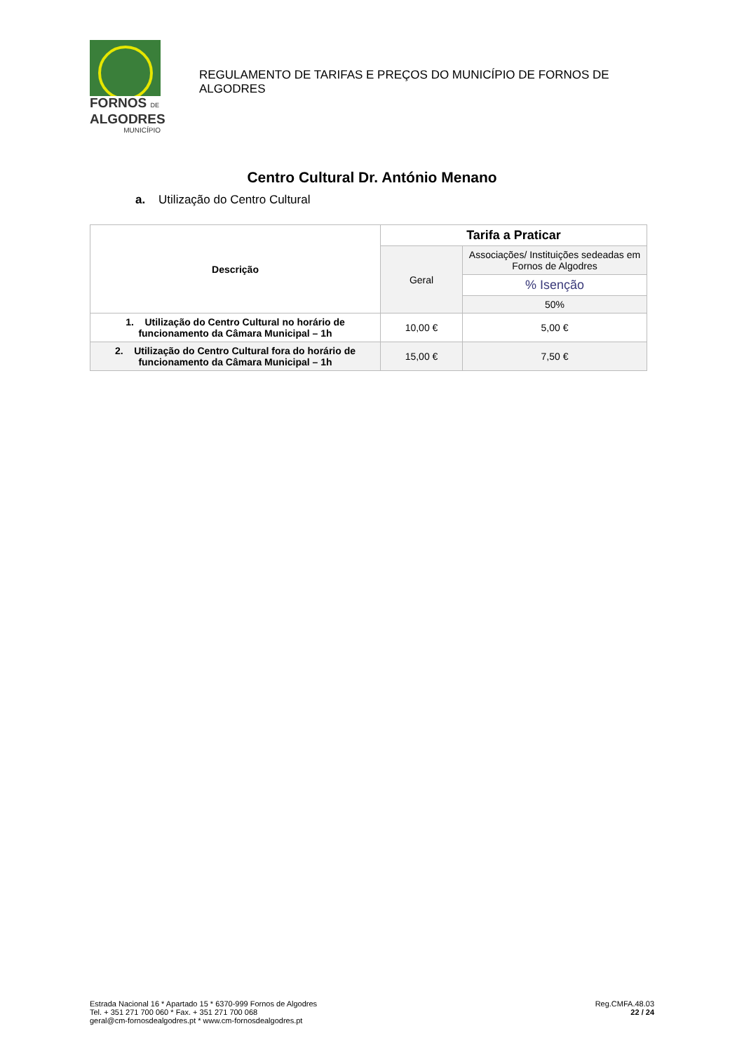FORNOS DE
ALGODRES
MUNICÍPIO
REGULAMENTO DE TARIFAS E PREÇOS DO MUNICÍPIO DE FORNOS DE ALGODRES
Centro Cultural Dr. António Menano
a. Utilização do Centro Cultural
| Descrição | Tarifa a Praticar | |
| --- | --- | --- |
| | Geral | Associações/ Instituições sedeadas em Fornos de Algodres |
| | | % Isenção |
| | | 50% |
| 1. Utilização do Centro Cultural no horário de funcionamento da Câmara Municipal – 1h | 10,00 € | 5,00 € |
| 2. Utilização do Centro Cultural fora do horário de funcionamento da Câmara Municipal – 1h | 15,00 € | 7,50 € |
Estrada Nacional 16 * Apartado 15 * 6370-999 Fornos de Algodres
Tel. + 351 271 700 060 * Fax. + 351 271 700 068
geral@cm-fornosdealgodres.pt * www.cm-fornosdealgodres.pt
Reg.CMFA.48.03
22 / 24